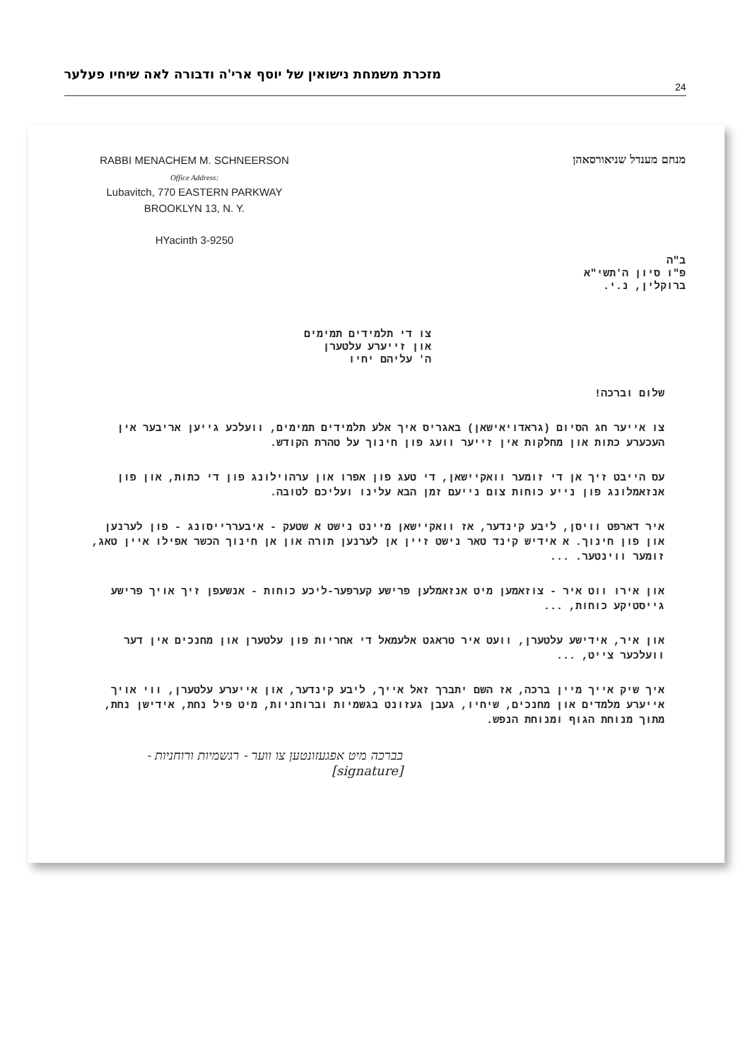24 מזכרת משמחת נישואין של יוסף ארי'ה ודבורה לאה שיחיו פעלער
RABBI MENACHEM M. SCHNEERSON
Office Address:
Lubavitch, 770 EASTERN PARKWAY
BROOKLYN 13, N. Y.
HYacinth 3-9250
מנחם מענדל שניאורסאהן
ב"ה
פ"ו סיון ה'תשי"א
ברוקלין, נ.י.
צו די תלמידים תמימים
און זייערע עלטערן
ה' עליהם יחיו
שלום וברכה!
צו אייער חג הסיום (גראדויאישאן) באגריס איך אלע תלמידים תמימים, וועלכע גייען אריבער אין העכערע כתות און מחלקות אין זייער וועג פון חינוך על טהרת הקודש.
עס הייבט זיך אן די זומער וואקיישאן, די טעג פון אפרו און ערהוילונג פון די כתות, און פון אנזאמלונג פון נייע כוחות צום נייעם זמן הבא עלינו ועליכם לטובה.
איר דארפט וויסן, ליבע קינדער, אז וואקיישאן מיינט נישט א שטעק - איבעררייסונג - פון לערנען און פון חינוך. א אידיש קינד טאר נישט זיין אן לערנען תורה און אן חינוך הכשר אפילו איין טאג, זומער ווינטער. ...
און אירו ווט איר - צוזאמען מיט אנזאמלען פרישע קערפער-ליכע כוחות - אנשעפן זיך אויך פרישע גייסטיקע כוחות, ...
און איר, אידישע עלטערן, וועט איר טראגט אלעמאל די אחריות פון עלטערן און מחנכים אין דער וועלכער צייט, ...
איך שיק אייך מיין ברכה, אז השם יתברך זאל אייך, ליבע קינדער, און אייערע עלטערן, ווי אויך אייערע מלמדים און מחנכים, שיחיו, געבן געזונט בגשמיות וברוחניות, מיט פיל נחת, אידישן נחת, מתוך מנוחת הגוף ומנוחת הנפש.
בברכה מיט אפגעזונטען צו ווער - רגשמיות ורוחניות - [signature]